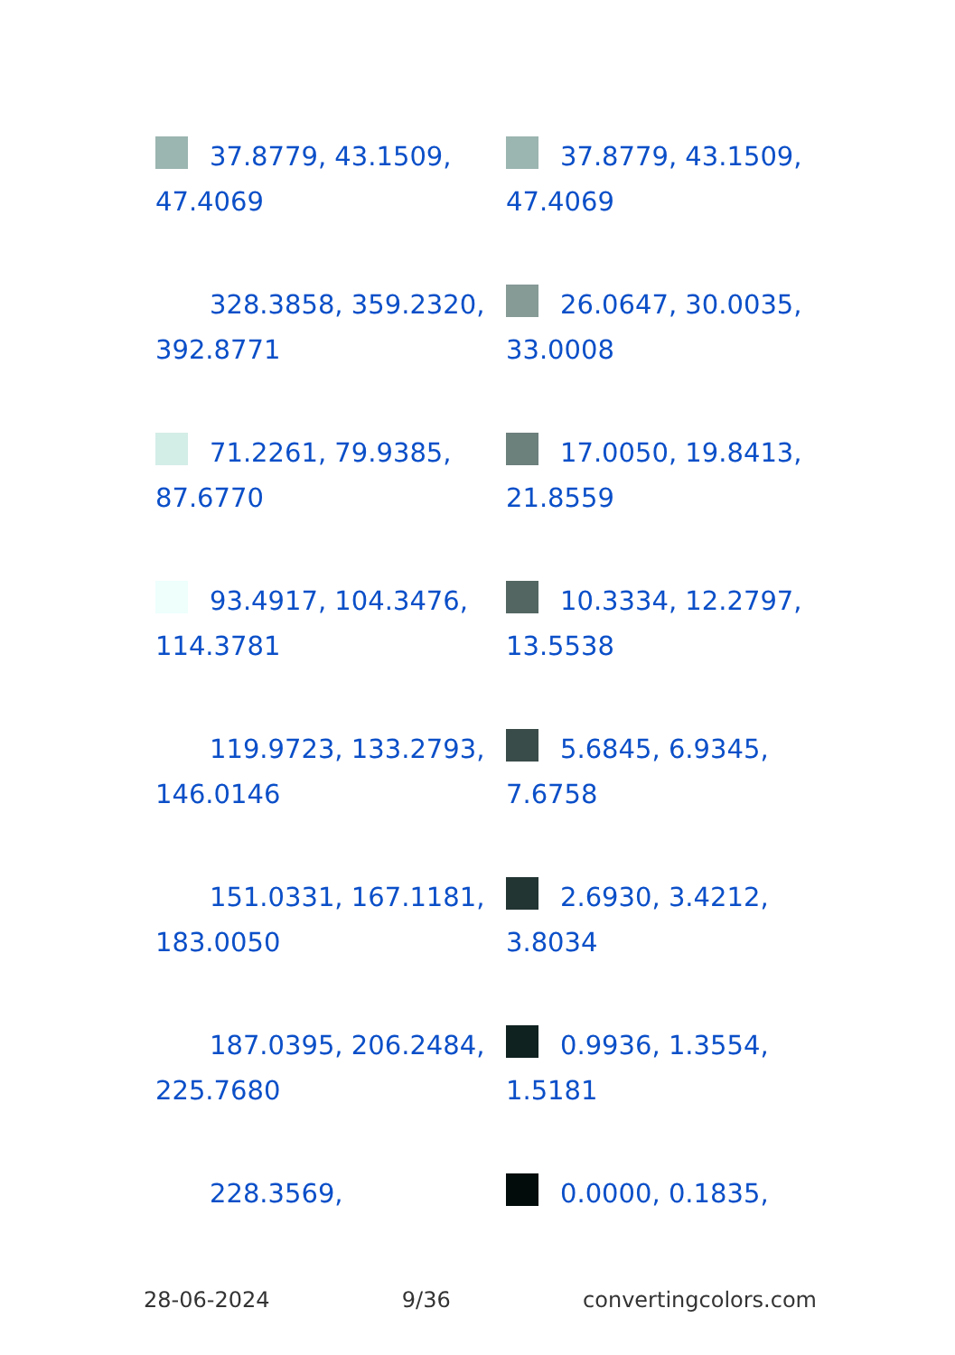37.8779, 43.1509, 47.4069
37.8779, 43.1509, 47.4069
328.3858, 359.2320, 392.8771
26.0647, 30.0035, 33.0008
71.2261, 79.9385, 87.6770
17.0050, 19.8413, 21.8559
93.4917, 104.3476, 114.3781
10.3334, 12.2797, 13.5538
119.9723, 133.2793, 146.0146
5.6845, 6.9345, 7.6758
151.0331, 167.1181, 183.0050
2.6930, 3.4212, 3.8034
187.0395, 206.2484, 225.7680
0.9936, 1.3554, 1.5181
228.3569,
0.0000, 0.1835,
28-06-2024 9/36 convertingcolors.com